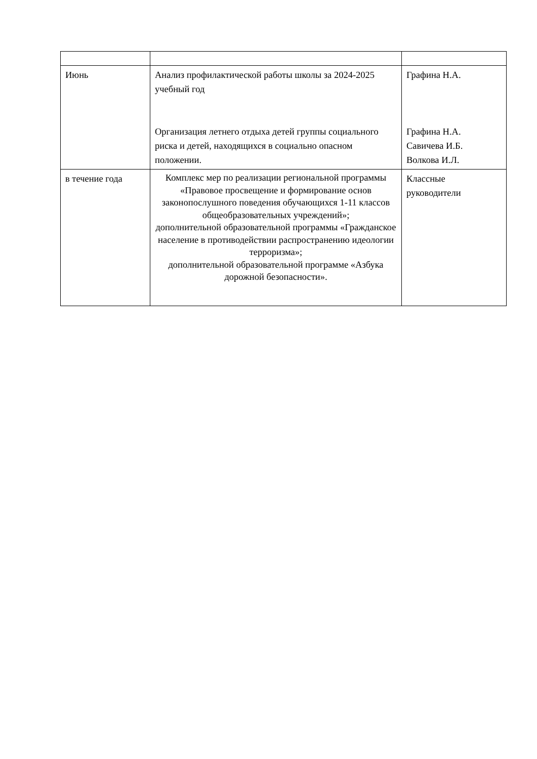| Июнь | Анализ профилактической работы школы за 2024-2025 учебный год Организация летнего отдыха детей группы социального риска и детей, находящихся в социально опасном положении. | Графина Н.А. Графина Н.А. Савичева И.Б. Волкова И.Л. |
| в течение года | Комплекс мер по реализации региональной программы «Правовое просвещение и формирование основ законопослушного поведения обучающихся 1-11 классов общеобразовательных учреждений»; дополнительной образовательной программы «Гражданское население в противодействии распространению идеологии терроризма»; дополнительной образовательной программе «Азбука дорожной безопасности». | Классные руководители |